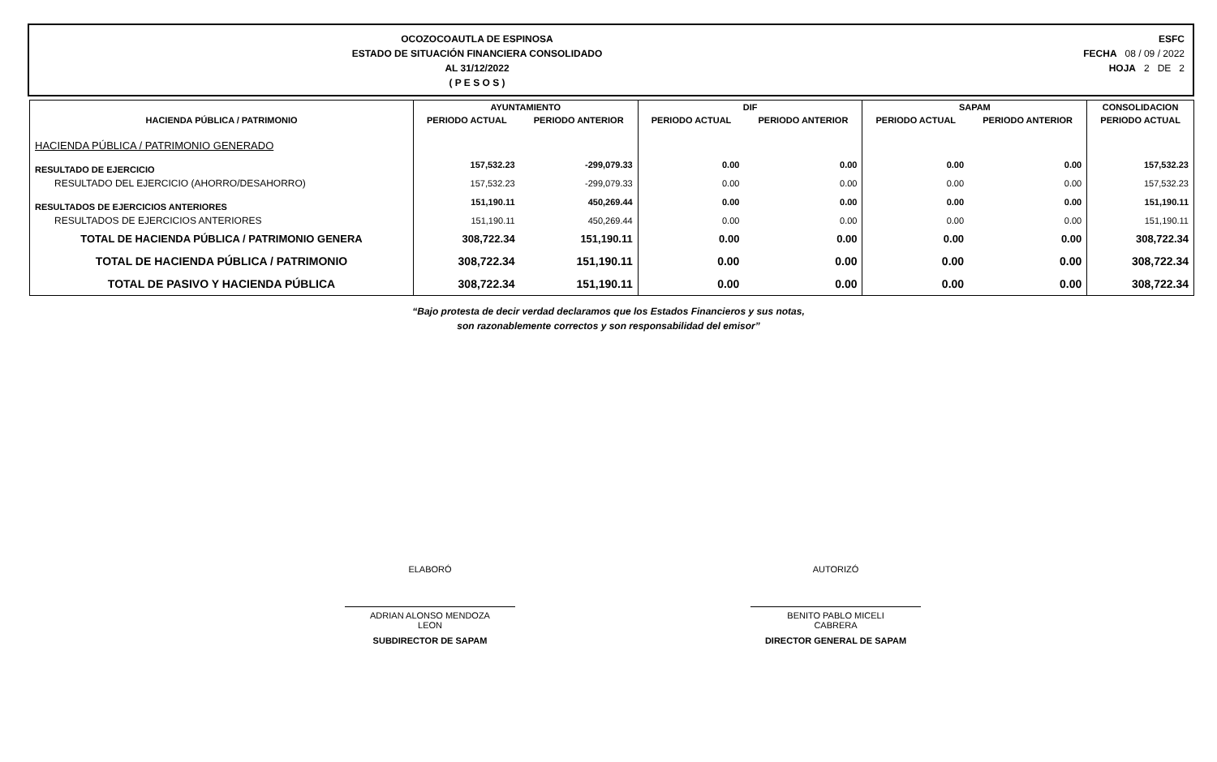OCOZOCOAUTLA DE ESPINOSA
ESTADO DE SITUACIÓN FINANCIERA CONSOLIDADO
AL 31/12/2022
( P E S O S )
ESFC
FECHA 08 / 09 / 2022
HOJA 2 DE 2
| HACIENDA PÚBLICA / PATRIMONIO | AYUNTAMIENTO | | DIF | | SAPAM | | CONSOLIDACION |
| --- | --- | --- | --- | --- | --- | --- | --- |
| | PERIODO ACTUAL | PERIODO ANTERIOR | PERIODO ACTUAL | PERIODO ANTERIOR | PERIODO ACTUAL | PERIODO ANTERIOR | PERIODO ACTUAL |
| HACIENDA PÚBLICA / PATRIMONIO GENERADO | | | | | | | |
| RESULTADO DE EJERCICIO | 157,532.23 | -299,079.33 | 0.00 | 0.00 | 0.00 | 0.00 | 157,532.23 |
| RESULTADO DEL EJERCICIO (AHORRO/DESAHORRO) | 157,532.23 | -299,079.33 | 0.00 | 0.00 | 0.00 | 0.00 | 157,532.23 |
| RESULTADOS DE EJERCICIOS ANTERIORES | 151,190.11 | 450,269.44 | 0.00 | 0.00 | 0.00 | 0.00 | 151,190.11 |
| RESULTADOS DE EJERCICIOS ANTERIORES | 151,190.11 | 450,269.44 | 0.00 | 0.00 | 0.00 | 0.00 | 151,190.11 |
| TOTAL DE HACIENDA PÚBLICA / PATRIMONIO GENERA | 308,722.34 | 151,190.11 | 0.00 | 0.00 | 0.00 | 0.00 | 308,722.34 |
| TOTAL DE HACIENDA PÚBLICA / PATRIMONIO | 308,722.34 | 151,190.11 | 0.00 | 0.00 | 0.00 | 0.00 | 308,722.34 |
| TOTAL DE PASIVO Y HACIENDA PÚBLICA | 308,722.34 | 151,190.11 | 0.00 | 0.00 | 0.00 | 0.00 | 308,722.34 |
“Bajo protesta de decir verdad declaramos que los Estados Financieros y sus notas,
son razonablemente correctos y son responsabilidad del emisor”
ELABORÓ
ADRIAN ALONSO MENDOZA
LEON
SUBDIRECTOR DE SAPAM
AUTORIZÓ
BENITO PABLO MICELI
CABRERA
DIRECTOR GENERAL DE SAPAM